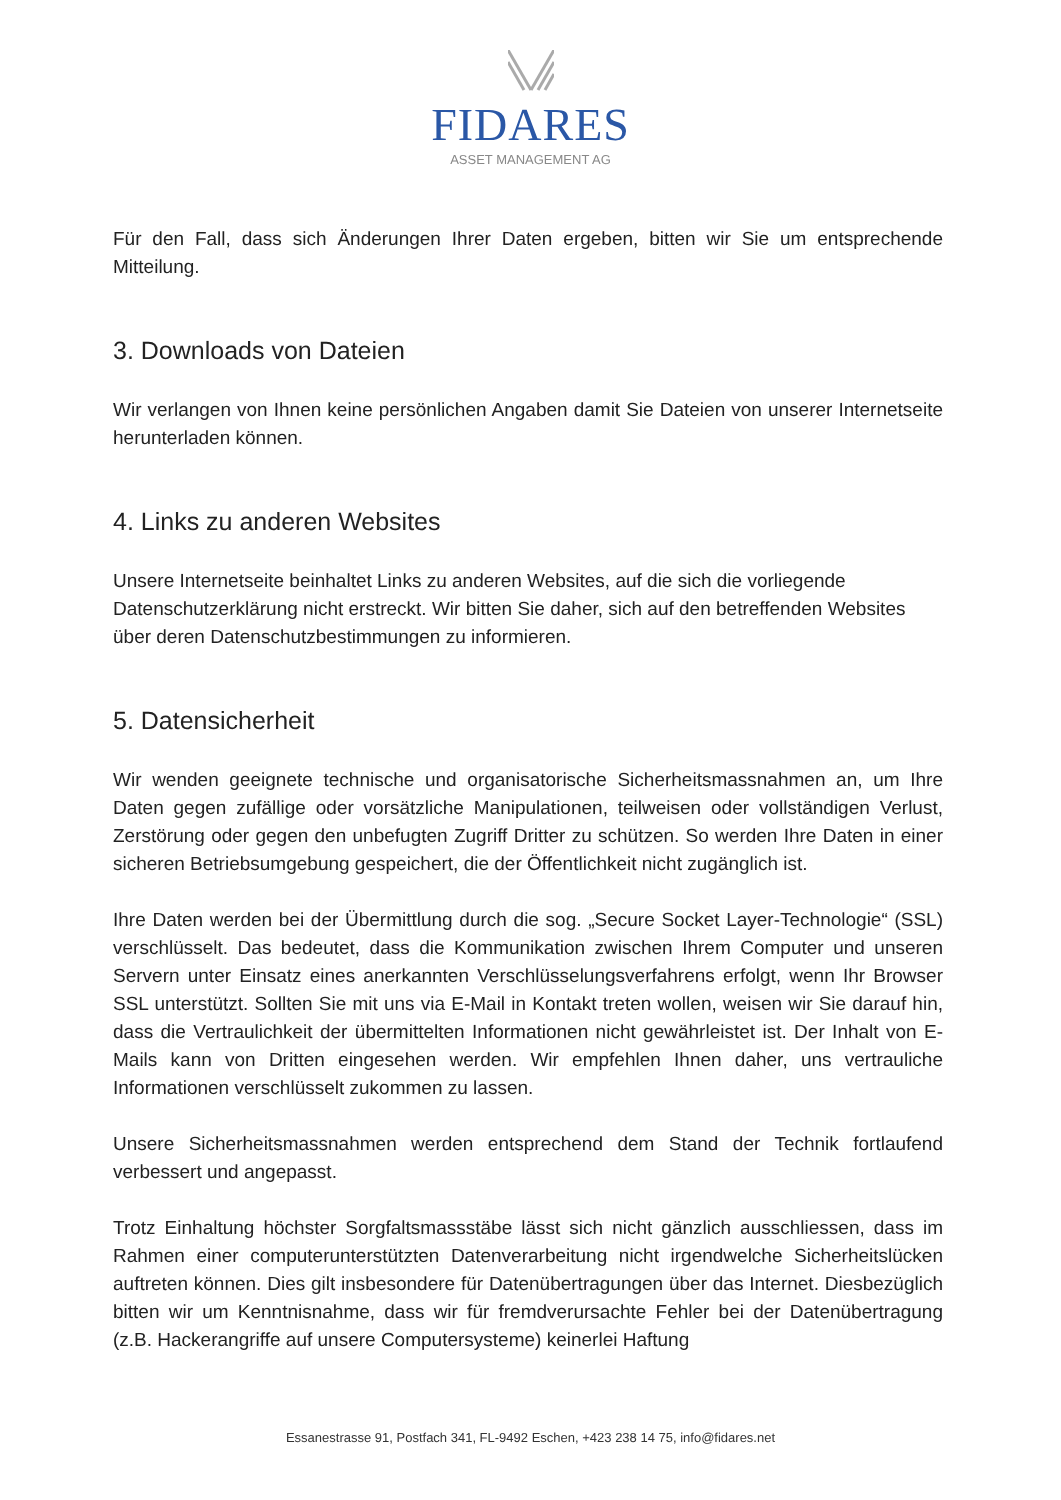FIDARES
ASSET MANAGEMENT AG
Für den Fall, dass sich Änderungen Ihrer Daten ergeben, bitten wir Sie um entsprechende Mitteilung.
3. Downloads von Dateien
Wir verlangen von Ihnen keine persönlichen Angaben damit Sie Dateien von unserer Internetseite herunterladen können.
4. Links zu anderen Websites
Unsere Internetseite beinhaltet Links zu anderen Websites, auf die sich die vorliegende Datenschutzerklärung nicht erstreckt. Wir bitten Sie daher, sich auf den betreffenden Websites über deren Datenschutzbestimmungen zu informieren.
5. Datensicherheit
Wir wenden geeignete technische und organisatorische Sicherheitsmassnahmen an, um Ihre Daten gegen zufällige oder vorsätzliche Manipulationen, teilweisen oder vollständigen Verlust, Zerstörung oder gegen den unbefugten Zugriff Dritter zu schützen. So werden Ihre Daten in einer sicheren Betriebsumgebung gespeichert, die der Öffentlichkeit nicht zugänglich ist.
Ihre Daten werden bei der Übermittlung durch die sog. „Secure Socket Layer-Technologie“ (SSL) verschlüsselt. Das bedeutet, dass die Kommunikation zwischen Ihrem Computer und unseren Servern unter Einsatz eines anerkannten Verschlüsselungsverfahrens erfolgt, wenn Ihr Browser SSL unterstützt. Sollten Sie mit uns via E-Mail in Kontakt treten wollen, weisen wir Sie darauf hin, dass die Vertraulichkeit der übermittelten Informationen nicht gewährleistet ist. Der Inhalt von E-Mails kann von Dritten eingesehen werden. Wir empfehlen Ihnen daher, uns vertrauliche Informationen verschlüsselt zukommen zu lassen.
Unsere Sicherheitsmassnahmen werden entsprechend dem Stand der Technik fortlaufend verbessert und angepasst.
Trotz Einhaltung höchster Sorgfaltsmassstäbe lässt sich nicht gänzlich ausschliessen, dass im Rahmen einer computerunterstützten Datenverarbeitung nicht irgendwelche Sicherheitslücken auftreten können. Dies gilt insbesondere für Datenübertragungen über das Internet. Diesbezüglich bitten wir um Kenntnisnahme, dass wir für fremdverursachte Fehler bei der Datenübertragung (z.B. Hackerangriffe auf unsere Computersysteme) keinerlei Haftung
Essanestrasse 91, Postfach 341, FL-9492 Eschen, +423 238 14 75, info@fidares.net